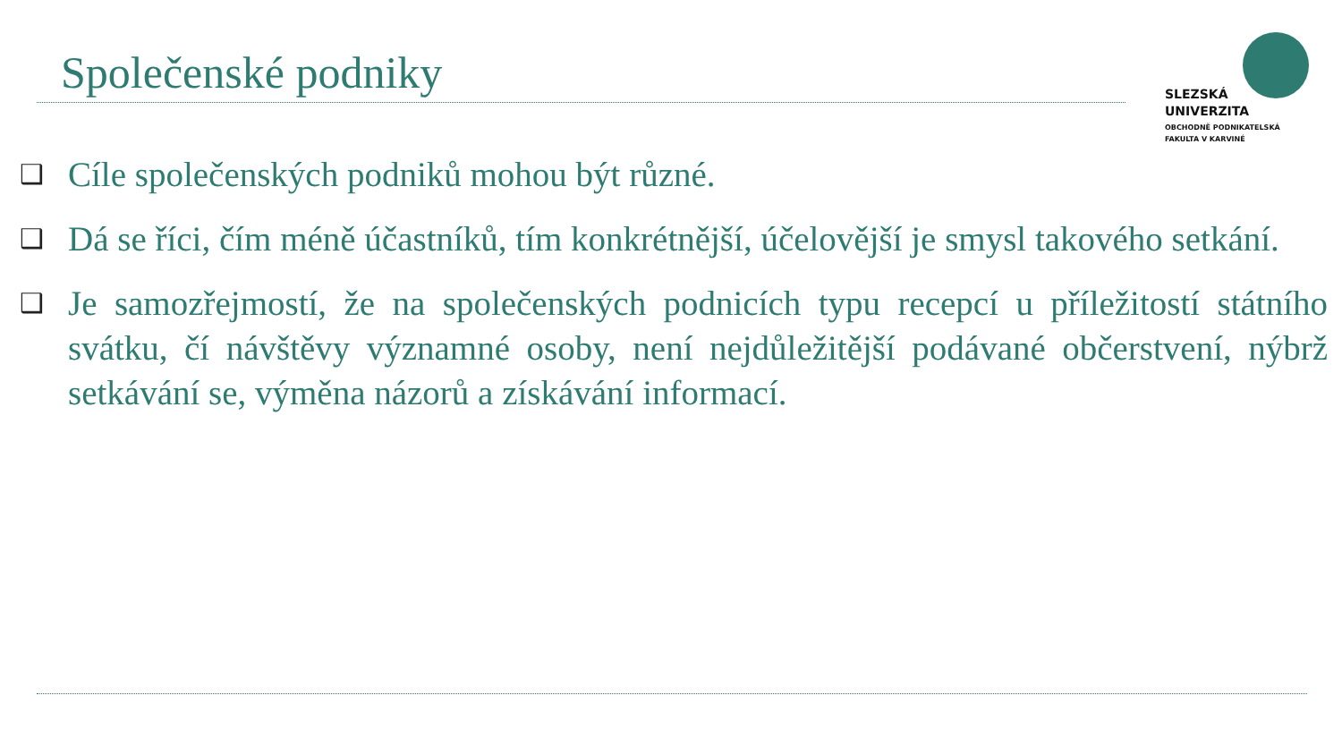Společenské podniky
SLEZSKÁ
UNIVERZITA
OBCHODNĚ PODNIKATELSKÁ
FAKULTA V KARVINÉ
❑ Cíle společenských podniků mohou být různé.
❑ Dá se říci, čím méně účastníků, tím konkrétnější, účelovější je smysl takového setkání.
❑ Je samozřejmostí, že na společenských podnicích typu recepcí u příležitostí státního svátku, čí návštěvy významné osoby, není nejdůležitější podávané občerstvení, nýbrž setkávání se, výměna názorů a získávání informací.